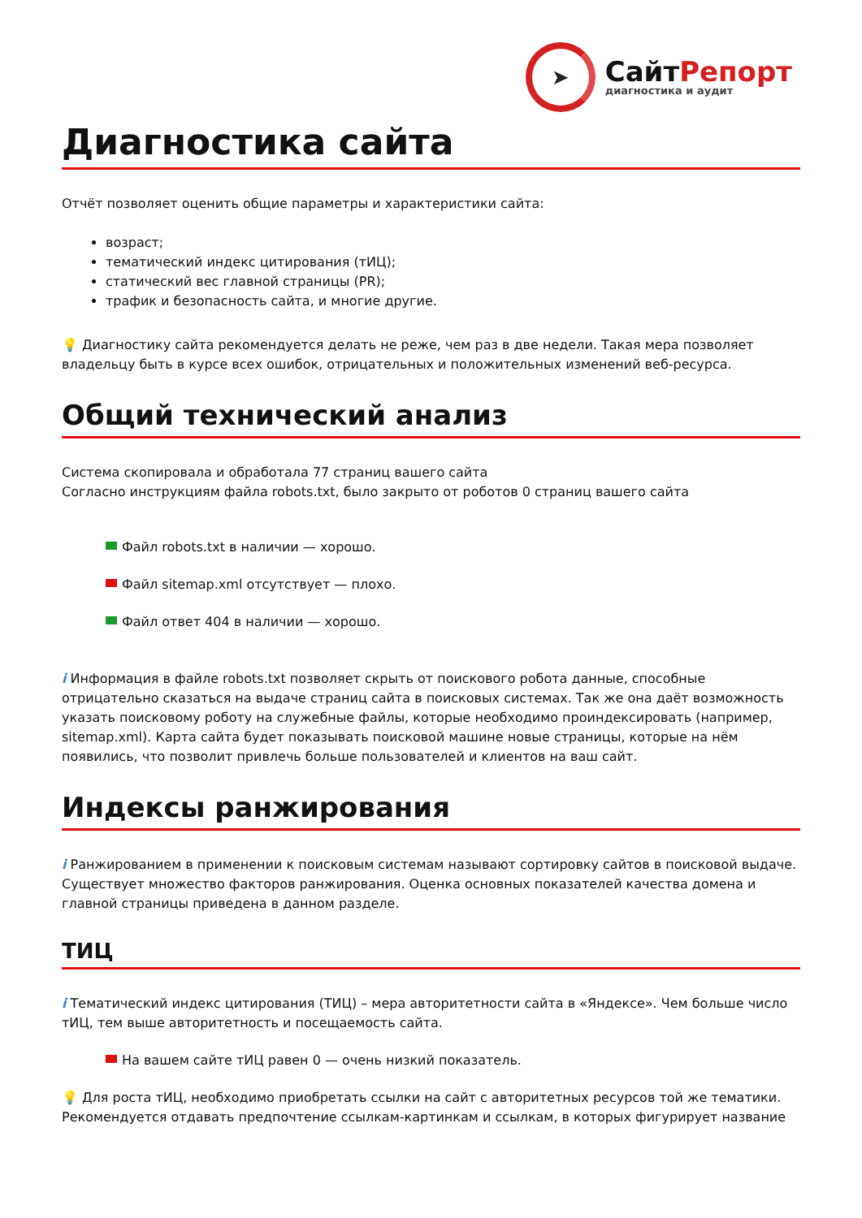➤
СайтРепорт
диагностика и аудит
Диагностика сайта
Отчёт позволяет оценить общие параметры и характеристики сайта:
возраст;
тематический индекс цитирования (тИЦ);
статический вес главной страницы (PR);
трафик и безопасность сайта, и многие другие.
💡 Диагностику сайта рекомендуется делать не реже, чем раз в две недели. Такая мера позволяет владельцу быть в курсе всех ошибок, отрицательных и положительных изменений веб-ресурса.
Общий технический анализ
Система скопировала и обработала 77 страниц вашего сайта
Согласно инструкциям файла robots.txt, было закрыто от роботов 0 страниц вашего сайта
Файл robots.txt в наличии — хорошо.
Файл sitemap.xml отсутствует — плохо.
Файл ответ 404 в наличии — хорошо.
i Информация в файле robots.txt позволяет скрыть от поискового робота данные, способные отрицательно сказаться на выдаче страниц сайта в поисковых системах. Так же она даёт возможность указать поисковому роботу на служебные файлы, которые необходимо проиндексировать (например, sitemap.xml). Карта сайта будет показывать поисковой машине новые страницы, которые на нём появились, что позволит привлечь больше пользователей и клиентов на ваш сайт.
Индексы ранжирования
i Ранжированием в применении к поисковым системам называют сортировку сайтов в поисковой выдаче. Существует множество факторов ранжирования. Оценка основных показателей качества домена и главной страницы приведена в данном разделе.
ТИЦ
i Тематический индекс цитирования (ТИЦ) – мера авторитетности сайта в «Яндексе». Чем больше число тИЦ, тем выше авторитетность и посещаемость сайта.
На вашем сайте тИЦ равен 0 — очень низкий показатель.
💡 Для роста тИЦ, необходимо приобретать ссылки на сайт с авторитетных ресурсов той же тематики. Рекомендуется отдавать предпочтение ссылкам-картинкам и ссылкам, в которых фигурирует название